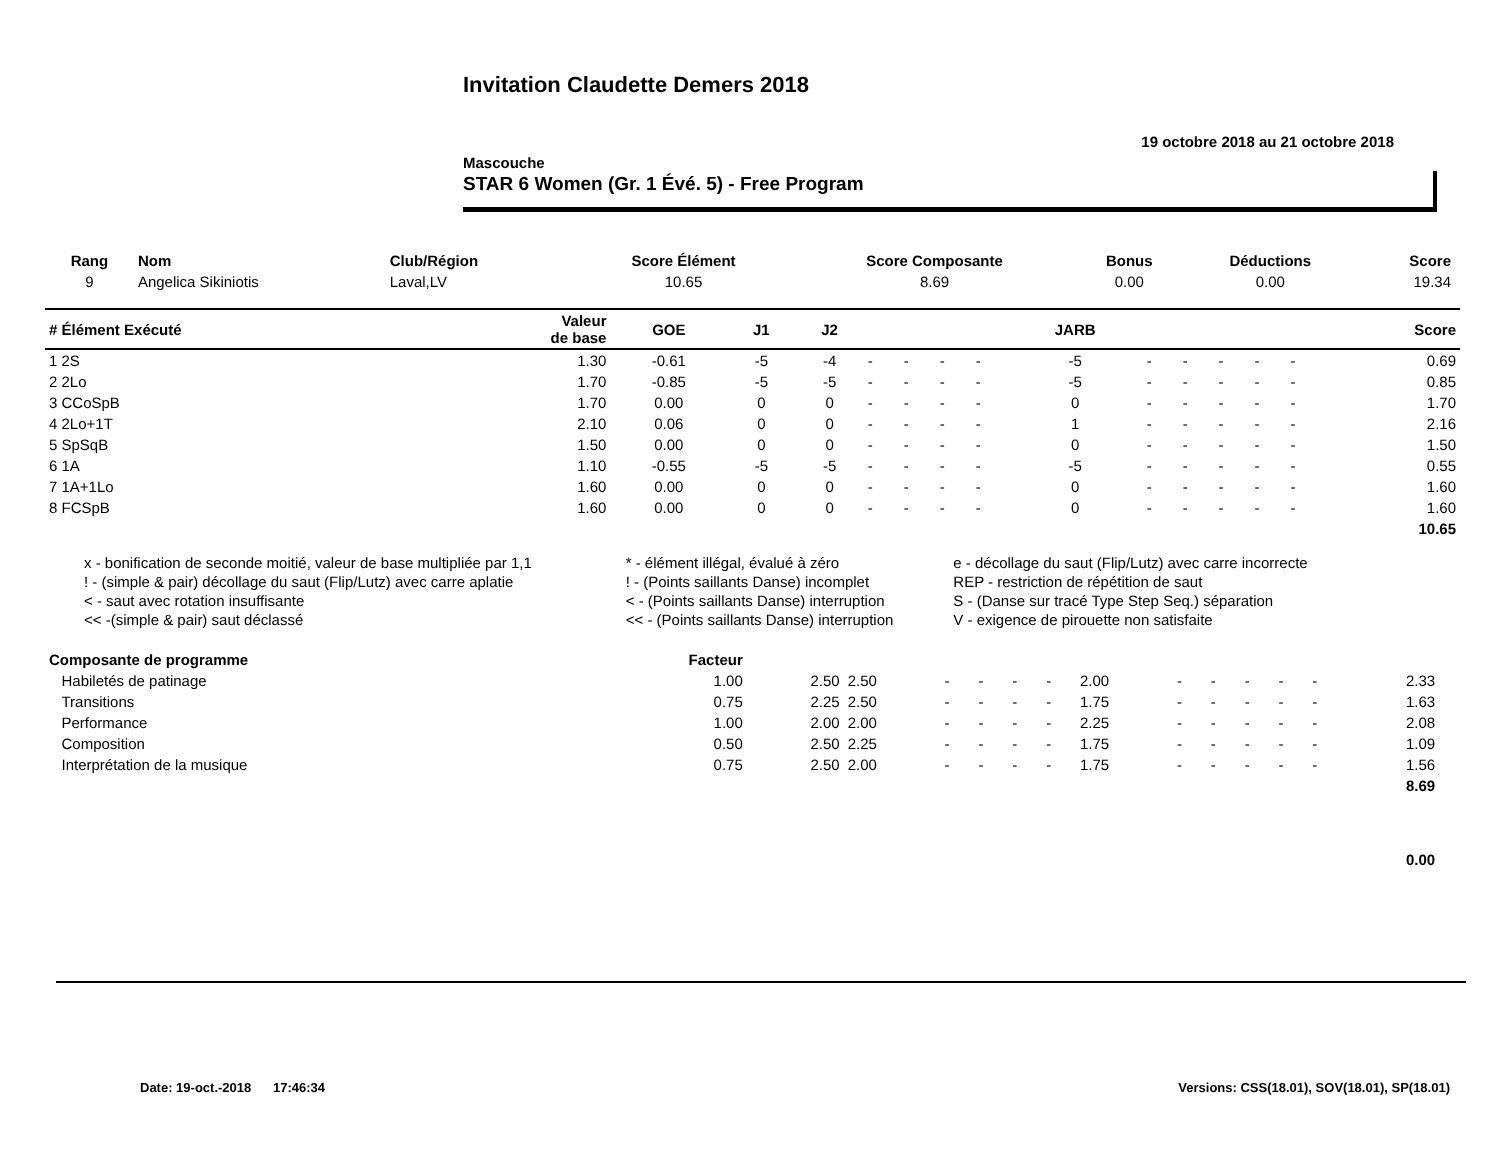Invitation Claudette Demers 2018
19 octobre 2018 au 21 octobre 2018
Mascouche
STAR 6 Women (Gr. 1 Évé. 5) - Free Program
| Rang | Nom | Club/Région | Score Élément | Score Composante | Bonus | Déductions | Score |
| --- | --- | --- | --- | --- | --- | --- | --- |
| 9 | Angelica Sikiniotis | Laval,LV | 10.65 | 8.69 | 0.00 | 0.00 | 19.34 |
| # Élément Exécuté | Valeur de base | GOE | J1 | J2 | | | | | JARB | | | | | | Score |
| --- | --- | --- | --- | --- | --- | --- | --- | --- | --- | --- | --- | --- | --- | --- | --- |
| 1 2S | 1.30 | -0.61 | -5 | -4 | - | - | - | - | -5 | - | - | - | - | - | 0.69 |
| 2 2Lo | 1.70 | -0.85 | -5 | -5 | - | - | - | - | -5 | - | - | - | - | - | 0.85 |
| 3 CCoSpB | 1.70 | 0.00 | 0 | 0 | - | - | - | - | 0 | - | - | - | - | - | 1.70 |
| 4 2Lo+1T | 2.10 | 0.06 | 0 | 0 | - | - | - | - | 1 | - | - | - | - | - | 2.16 |
| 5 SpSqB | 1.50 | 0.00 | 0 | 0 | - | - | - | - | 0 | - | - | - | - | - | 1.50 |
| 6 1A | 1.10 | -0.55 | -5 | -5 | - | - | - | - | -5 | - | - | - | - | - | 0.55 |
| 7 1A+1Lo | 1.60 | 0.00 | 0 | 0 | - | - | - | - | 0 | - | - | - | - | - | 1.60 |
| 8 FCSpB | 1.60 | 0.00 | 0 | 0 | - | - | - | - | 0 | - | - | - | - | - | 1.60 |
| | | | | | | | | | | | | | | | 10.65 |
| x - bonification de seconde moitié, valeur de base multipliée par 1,1 | * - élément illégal, évalué à zéro | e - décollage du saut (Flip/Lutz) avec carre incorrecte |
| ! - (simple & pair) décollage du saut (Flip/Lutz) avec carre aplatie | ! - (Points saillants Danse) incomplet | REP - restriction de répétition de saut |
| < - saut avec rotation insuffisante | < - (Points saillants Danse) interruption | S - (Danse sur tracé Type Step Seq.) séparation |
| << -(simple & pair) saut déclassé | << - (Points saillants Danse) interruption | V - exigence de pirouette non satisfaite |
| Composante de programme | Facteur | | | | | | | | | | | | | | |
| --- | --- | --- | --- | --- | --- | --- | --- | --- | --- | --- | --- | --- | --- | --- | --- |
| Habiletés de patinage | 1.00 | 2.50 | 2.50 | - | - | - | - | 2.00 | - | - | - | - | - | 2.33 | |
| Transitions | 0.75 | 2.25 | 2.50 | - | - | - | - | 1.75 | - | - | - | - | - | 1.63 | |
| Performance | 1.00 | 2.00 | 2.00 | - | - | - | - | 2.25 | - | - | - | - | - | 2.08 | |
| Composition | 0.50 | 2.50 | 2.25 | - | - | - | - | 1.75 | - | - | - | - | - | 1.09 | |
| Interprétation de la musique | 0.75 | 2.50 | 2.00 | - | - | - | - | 1.75 | - | - | - | - | - | 1.56 | |
| | | | | | | | | | | | | | | 8.69 | |
| | | | | | | | | | | | | | | 0.00 | |
Date: 19-oct.-2018 17:46:34 Versions: CSS(18.01), SOV(18.01), SP(18.01)